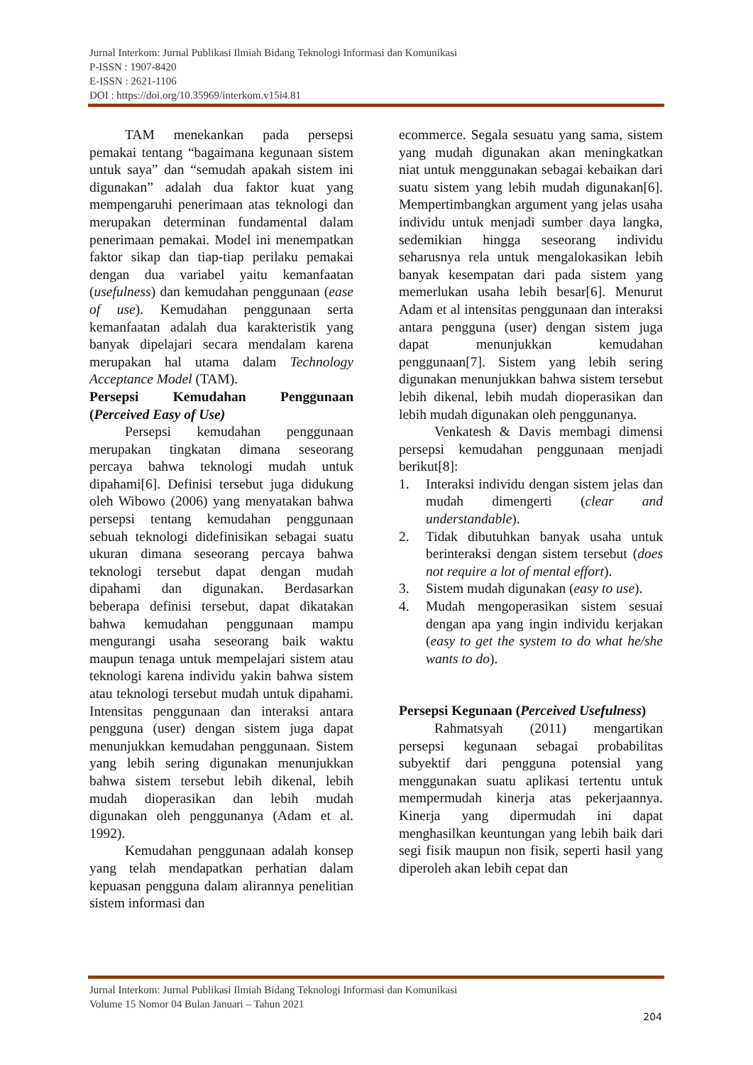Jurnal Interkom: Jurnal Publikasi Ilmiah Bidang Teknologi Informasi dan Komunikasi
P-ISSN : 1907-8420
E-ISSN : 2621-1106
DOI : https://doi.org/10.35969/interkom.v15i4.81
TAM menekankan pada persepsi pemakai tentang “bagaimana kegunaan sistem untuk saya” dan “semudah apakah sistem ini digunakan” adalah dua faktor kuat yang mempengaruhi penerimaan atas teknologi dan merupakan determinan fundamental dalam penerimaan pemakai. Model ini menempatkan faktor sikap dan tiap-tiap perilaku pemakai dengan dua variabel yaitu kemanfaatan (usefulness) dan kemudahan penggunaan (ease of use). Kemudahan penggunaan serta kemanfaatan adalah dua karakteristik yang banyak dipelajari secara mendalam karena merupakan hal utama dalam Technology Acceptance Model (TAM).
Persepsi Kemudahan Penggunaan (Perceived Easy of Use)
Persepsi kemudahan penggunaan merupakan tingkatan dimana seseorang percaya bahwa teknologi mudah untuk dipahami[6]. Definisi tersebut juga didukung oleh Wibowo (2006) yang menyatakan bahwa persepsi tentang kemudahan penggunaan sebuah teknologi didefinisikan sebagai suatu ukuran dimana seseorang percaya bahwa teknologi tersebut dapat dengan mudah dipahami dan digunakan. Berdasarkan beberapa definisi tersebut, dapat dikatakan bahwa kemudahan penggunaan mampu mengurangi usaha seseorang baik waktu maupun tenaga untuk mempelajari sistem atau teknologi karena individu yakin bahwa sistem atau teknologi tersebut mudah untuk dipahami. Intensitas penggunaan dan interaksi antara pengguna (user) dengan sistem juga dapat menunjukkan kemudahan penggunaan. Sistem yang lebih sering digunakan menunjukkan bahwa sistem tersebut lebih dikenal, lebih mudah dioperasikan dan lebih mudah digunakan oleh penggunanya (Adam et al. 1992).
Kemudahan penggunaan adalah konsep yang telah mendapatkan perhatian dalam kepuasan pengguna dalam alirannya penelitian sistem informasi dan
ecommerce. Segala sesuatu yang sama, sistem yang mudah digunakan akan meningkatkan niat untuk menggunakan sebagai kebaikan dari suatu sistem yang lebih mudah digunakan[6]. Mempertimbangkan argument yang jelas usaha individu untuk menjadi sumber daya langka, sedemikian hingga seseorang individu seharusnya rela untuk mengalokasikan lebih banyak kesempatan dari pada sistem yang memerlukan usaha lebih besar[6]. Menurut Adam et al intensitas penggunaan dan interaksi antara pengguna (user) dengan sistem juga dapat menunjukkan kemudahan penggunaan[7]. Sistem yang lebih sering digunakan menunjukkan bahwa sistem tersebut lebih dikenal, lebih mudah dioperasikan dan lebih mudah digunakan oleh penggunanya.
Venkatesh & Davis membagi dimensi persepsi kemudahan penggunaan menjadi berikut[8]:
1. Interaksi individu dengan sistem jelas dan mudah dimengerti (clear and understandable).
2. Tidak dibutuhkan banyak usaha untuk berinteraksi dengan sistem tersebut (does not require a lot of mental effort).
3. Sistem mudah digunakan (easy to use).
4. Mudah mengoperasikan sistem sesuai dengan apa yang ingin individu kerjakan (easy to get the system to do what he/she wants to do).
Persepsi Kegunaan (Perceived Usefulness)
Rahmatsyah (2011) mengartikan persepsi kegunaan sebagai probabilitas subyektif dari pengguna potensial yang menggunakan suatu aplikasi tertentu untuk mempermudah kinerja atas pekerjaannya. Kinerja yang dipermudah ini dapat menghasilkan keuntungan yang lebih baik dari segi fisik maupun non fisik, seperti hasil yang diperoleh akan lebih cepat dan
Jurnal Interkom: Jurnal Publikasi Ilmiah Bidang Teknologi Informasi dan Komunikasi
Volume 15 Nomor 04 Bulan Januari – Tahun 2021
204